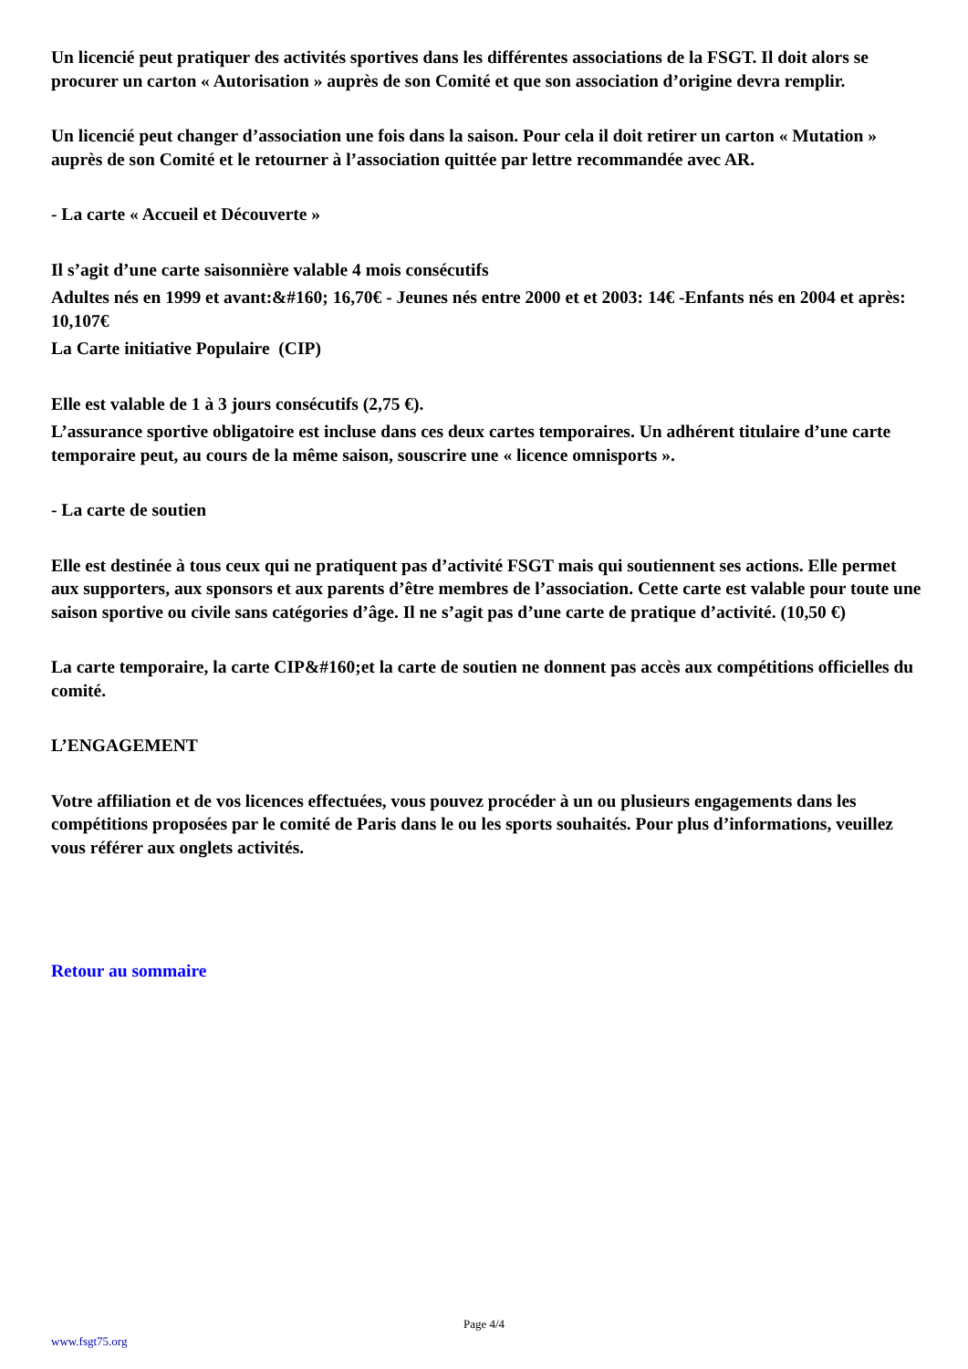Un licencié peut pratiquer des activités sportives dans les différentes associations de la FSGT. Il doit alors se procurer un carton « Autorisation » auprès de son Comité et que son association d’origine devra remplir.
Un licencié peut changer d’association une fois dans la saison. Pour cela il doit retirer un carton « Mutation » auprès de son Comité et le retourner à l’association quittée par lettre recommandée avec AR.
- La carte « Accueil et Découverte »
Il s’agit d’une carte saisonnière valable 4 mois consécutifs
Adultes nés en 1999 et avant:&#160; 16,70€ - Jeunes nés entre 2000 et et 2003: 14€ -Enfants nés en 2004 et après: 10,107€
La Carte initiative Populaire (CIP)
Elle est valable de 1 à 3 jours consécutifs (2,75 €).
L’assurance sportive obligatoire est incluse dans ces deux cartes temporaires. Un adhérent titulaire d’une carte temporaire peut, au cours de la même saison, souscrire une « licence omnisports ».
- La carte de soutien
Elle est destinée à tous ceux qui ne pratiquent pas d’activité FSGT mais qui soutiennent ses actions. Elle permet aux supporters, aux sponsors et aux parents d’être membres de l’association. Cette carte est valable pour toute une saison sportive ou civile sans catégories d’âge. Il ne s’agit pas d’une carte de pratique d’activité. (10,50 €)
La carte temporaire, la carte CIP&#160;et la carte de soutien ne donnent pas accès aux compétitions officielles du comité.
L’ENGAGEMENT
Votre affiliation et de vos licences effectuées, vous pouvez procéder à un ou plusieurs engagements dans les compétitions proposées par le comité de Paris dans le ou les sports souhaités. Pour plus d’informations, veuillez vous référer aux onglets activités.
Retour au sommaire
Page 4/4
www.fsgt75.org